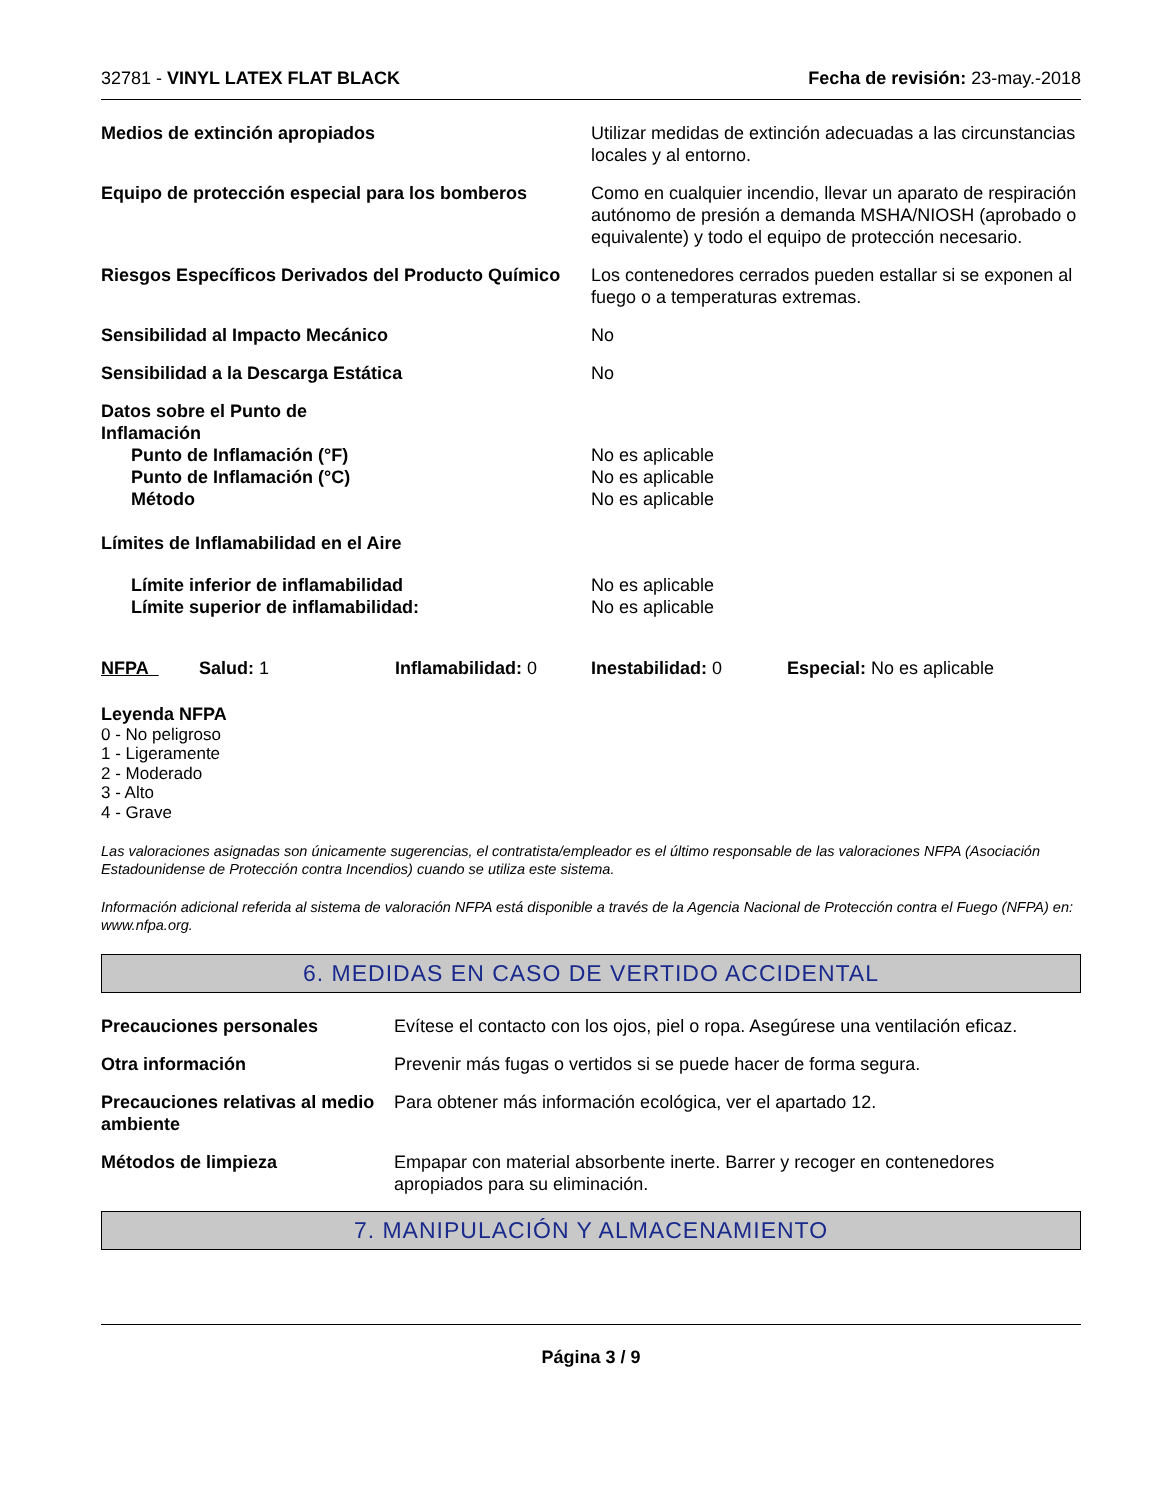32781 - VINYL LATEX FLAT BLACK Fecha de revisión: 23-may.-2018
Medios de extinción apropiados Utilizar medidas de extinción adecuadas a las circunstancias locales y al entorno.
Equipo de protección especial para los bomberos
Como en cualquier incendio, llevar un aparato de respiración autónomo de presión a demanda MSHA/NIOSH (aprobado o equivalente) y todo el equipo de protección necesario.
Riesgos Específicos Derivados del Producto Químico
Los contenedores cerrados pueden estallar si se exponen al fuego o a temperaturas extremas.
Sensibilidad al Impacto Mecánico No
Sensibilidad a la Descarga Estática No
Datos sobre el Punto de
Inflamación
Punto de Inflamación (°F) No es aplicable
Punto de Inflamación (°C) No es aplicable
Método No es aplicable
Límites de Inflamabilidad en el Aire
Límite inferior de inflamabilidad No es aplicable
Límite superior de inflamabilidad: No es aplicable
NFPA Salud: 1 Inflamabilidad: 0 Inestabilidad: 0 Especial: No es aplicable
Leyenda NFPA
0 - No peligroso
1 - Ligeramente
2 - Moderado
3 - Alto
4 - Grave
Las valoraciones asignadas son únicamente sugerencias, el contratista/empleador es el último responsable de las valoraciones NFPA (Asociación Estadounidense de Protección contra Incendios) cuando se utiliza este sistema.
Información adicional referida al sistema de valoración NFPA está disponible a través de la Agencia Nacional de Protección contra el Fuego (NFPA) en: www.nfpa.org.
6. MEDIDAS EN CASO DE VERTIDO ACCIDENTAL
Precauciones personales Evítese el contacto con los ojos, piel o ropa. Asegúrese una ventilación eficaz.
Otra información Prevenir más fugas o vertidos si se puede hacer de forma segura.
Precauciones relativas al medio ambiente
Para obtener más información ecológica, ver el apartado 12.
Métodos de limpieza Empapar con material absorbente inerte. Barrer y recoger en contenedores apropiados para su eliminación.
7. MANIPULACIÓN Y ALMACENAMIENTO
Página 3 / 9